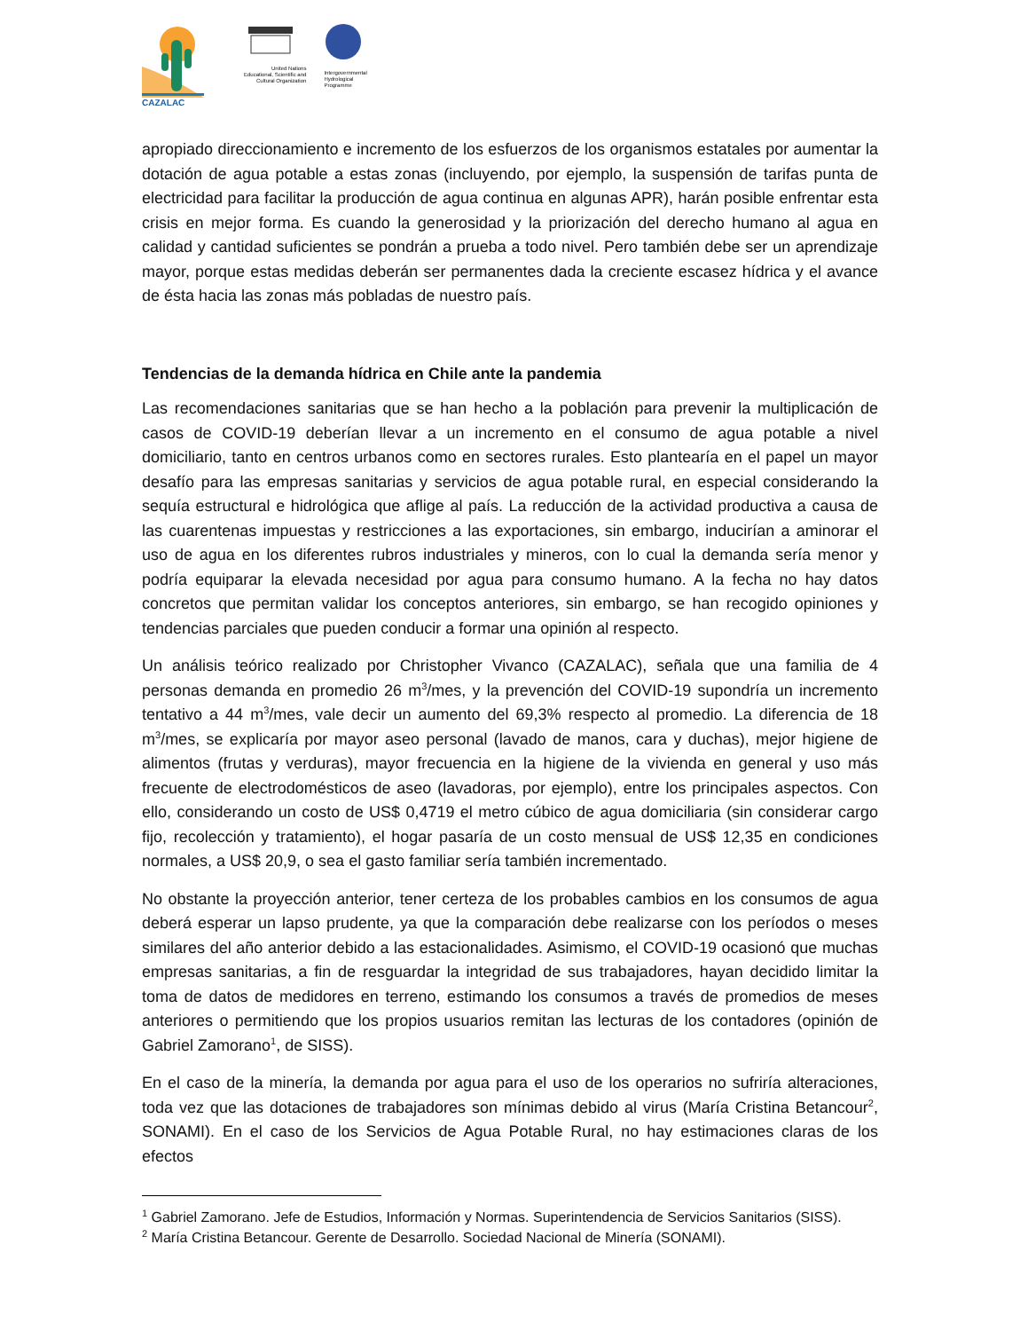CAZALAC
United Nations
Educational, Scientific and
Cultural Organization
Intergovernmental
Hydrological
Programme
apropiado direccionamiento e incremento de los esfuerzos de los organismos estatales por aumentar la dotación de agua potable a estas zonas (incluyendo, por ejemplo, la suspensión de tarifas punta de electricidad para facilitar la producción de agua continua en algunas APR), harán posible enfrentar esta crisis en mejor forma. Es cuando la generosidad y la priorización del derecho humano al agua en calidad y cantidad suficientes se pondrán a prueba a todo nivel. Pero también debe ser un aprendizaje mayor, porque estas medidas deberán ser permanentes dada la creciente escasez hídrica y el avance de ésta hacia las zonas más pobladas de nuestro país.
Tendencias de la demanda hídrica en Chile ante la pandemia
Las recomendaciones sanitarias que se han hecho a la población para prevenir la multiplicación de casos de COVID-19 deberían llevar a un incremento en el consumo de agua potable a nivel domiciliario, tanto en centros urbanos como en sectores rurales. Esto plantearía en el papel un mayor desafío para las empresas sanitarias y servicios de agua potable rural, en especial considerando la sequía estructural e hidrológica que aflige al país. La reducción de la actividad productiva a causa de las cuarentenas impuestas y restricciones a las exportaciones, sin embargo, inducirían a aminorar el uso de agua en los diferentes rubros industriales y mineros, con lo cual la demanda sería menor y podría equiparar la elevada necesidad por agua para consumo humano. A la fecha no hay datos concretos que permitan validar los conceptos anteriores, sin embargo, se han recogido opiniones y tendencias parciales que pueden conducir a formar una opinión al respecto.
Un análisis teórico realizado por Christopher Vivanco (CAZALAC), señala que una familia de 4 personas demanda en promedio 26 m<sup>3</sup>/mes, y la prevención del COVID-19 supondría un incremento tentativo a 44 m<sup>3</sup>/mes, vale decir un aumento del 69,3% respecto al promedio. La diferencia de 18 m<sup>3</sup>/mes, se explicaría por mayor aseo personal (lavado de manos, cara y duchas), mejor higiene de alimentos (frutas y verduras), mayor frecuencia en la higiene de la vivienda en general y uso más frecuente de electrodomésticos de aseo (lavadoras, por ejemplo), entre los principales aspectos. Con ello, considerando un costo de US$ 0,4719 el metro cúbico de agua domiciliaria (sin considerar cargo fijo, recolección y tratamiento), el hogar pasaría de un costo mensual de US$ 12,35 en condiciones normales, a US$ 20,9, o sea el gasto familiar sería también incrementado.
No obstante la proyección anterior, tener certeza de los probables cambios en los consumos de agua deberá esperar un lapso prudente, ya que la comparación debe realizarse con los períodos o meses similares del año anterior debido a las estacionalidades. Asimismo, el COVID-19 ocasionó que muchas empresas sanitarias, a fin de resguardar la integridad de sus trabajadores, hayan decidido limitar la toma de datos de medidores en terreno, estimando los consumos a través de promedios de meses anteriores o permitiendo que los propios usuarios remitan las lecturas de los contadores (opinión de Gabriel Zamorano<sup>1</sup>, de SISS).
En el caso de la minería, la demanda por agua para el uso de los operarios no sufriría alteraciones, toda vez que las dotaciones de trabajadores son mínimas debido al virus (María Cristina Betancour<sup>2</sup>, SONAMI). En el caso de los Servicios de Agua Potable Rural, no hay estimaciones claras de los efectos
<sup>1</sup> Gabriel Zamorano. Jefe de Estudios, Información y Normas. Superintendencia de Servicios Sanitarios (SISS).
<sup>2</sup> María Cristina Betancour. Gerente de Desarrollo. Sociedad Nacional de Minería (SONAMI).